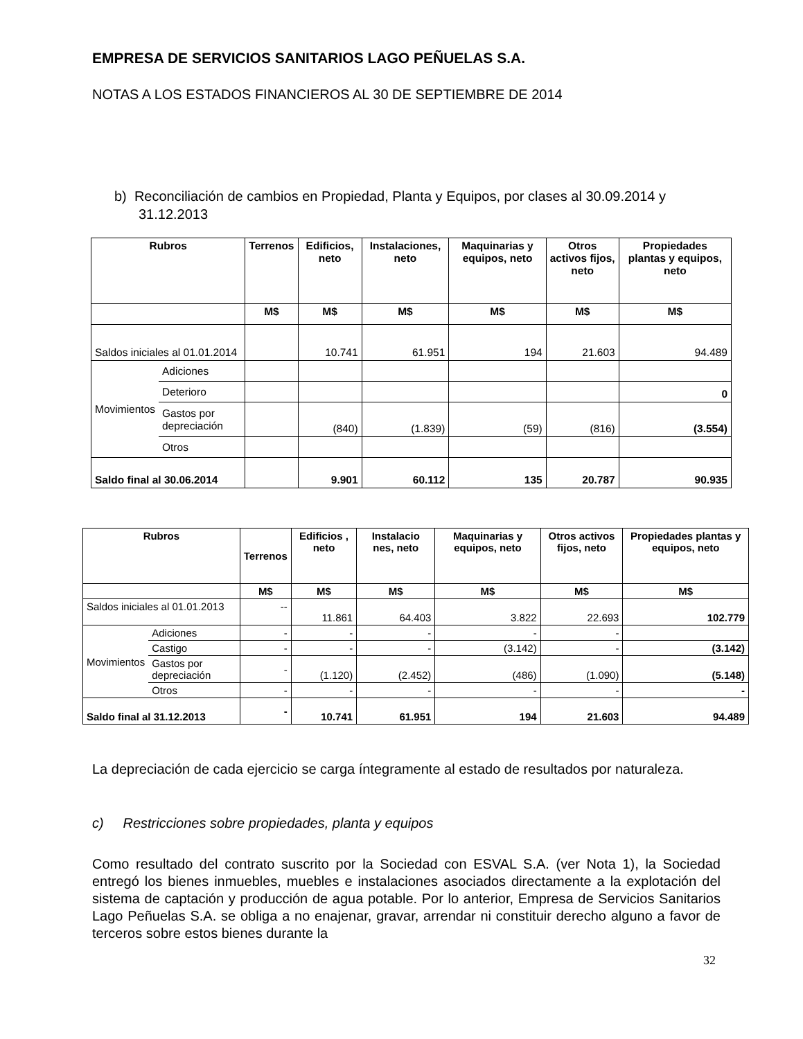EMPRESA DE SERVICIOS SANITARIOS LAGO PEÑUELAS S.A.
NOTAS A LOS ESTADOS FINANCIEROS AL 30 DE SEPTIEMBRE DE 2014
b) Reconciliación de cambios en Propiedad, Planta y Equipos, por clases al 30.09.2014 y 31.12.2013
| Rubros | | Terrenos | Edificios, neto | Instalaciones, neto | Maquinarias y equipos, neto | Otros activos fijos, neto | Propiedades plantas y equipos, neto |
| --- | --- | --- | --- | --- | --- | --- | --- |
| | | M$ | M$ | M$ | M$ | M$ | M$ |
| Saldos iniciales al 01.01.2014 | | | 10.741 | 61.951 | 194 | 21.603 | 94.489 |
| Movimientos | Adiciones | | | | | | |
| | Deterioro | | | | | | 0 |
| | Gastos por depreciación | | (840) | (1.839) | (59) | (816) | (3.554) |
| | Otros | | | | | | |
| Saldo final al 30.06.2014 | | | 9.901 | 60.112 | 135 | 20.787 | 90.935 |
| Rubros | | Terrenos | Edificios , neto | Instalacio nes, neto | Maquinarias y equipos, neto | Otros activos fijos, neto | Propiedades plantas y equipos, neto |
| --- | --- | --- | --- | --- | --- | --- | --- |
| | | M$ | M$ | M$ | M$ | M$ | M$ |
| Saldos iniciales al 01.01.2013 | | -- | 11.861 | 64.403 | 3.822 | 22.693 | 102.779 |
| Movimientos | Adiciones | - | - | - | - | - | |
| | Castigo | - | - | - | (3.142) | - | (3.142) |
| | Gastos por depreciación | - | (1.120) | (2.452) | (486) | (1.090) | (5.148) |
| | Otros | - | - | - | - | - | - |
| Saldo final al 31.12.2013 | | - | 10.741 | 61.951 | 194 | 21.603 | 94.489 |
La depreciación de cada ejercicio se carga íntegramente al estado de resultados por naturaleza.
c) Restricciones sobre propiedades, planta y equipos
Como resultado del contrato suscrito por la Sociedad con ESVAL S.A. (ver Nota 1), la Sociedad entregó los bienes inmuebles, muebles e instalaciones asociados directamente a la explotación del sistema de captación y producción de agua potable. Por lo anterior, Empresa de Servicios Sanitarios Lago Peñuelas S.A. se obliga a no enajenar, gravar, arrendar ni constituir derecho alguno a favor de terceros sobre estos bienes durante la
32